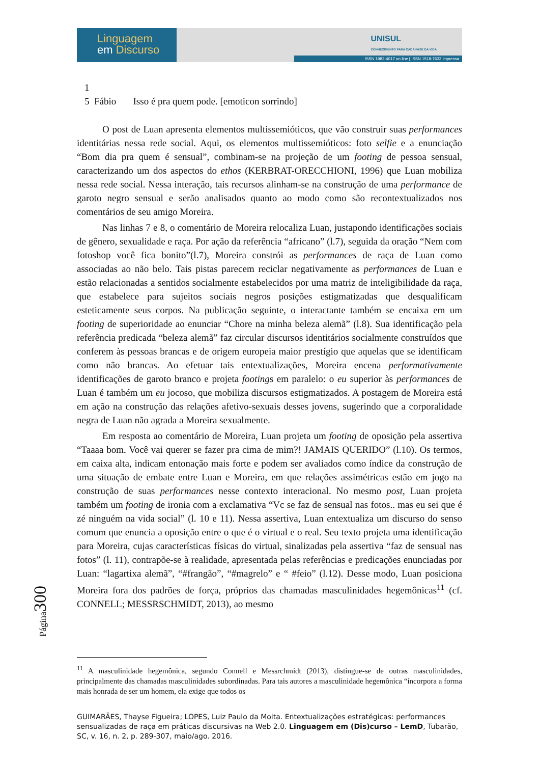Linguagem
em Discurso
UNISUL
CONHECIMENTO PARA CADA FASE DA VIDA
ISSN 1982-4017 on line | ISSN 1518-7632 impressa
1
5 Fábio Isso é pra quem pode. [emoticon sorrindo]
O post de Luan apresenta elementos multissemióticos, que vão construir suas performances identitárias nessa rede social. Aqui, os elementos multissemióticos: foto selfie e a enunciação “Bom dia pra quem é sensual”, combinam-se na projeção de um footing de pessoa sensual, caracterizando um dos aspectos do ethos (KERBRAT-ORECCHIONI, 1996) que Luan mobiliza nessa rede social. Nessa interação, tais recursos alinham-se na construção de uma performance de garoto negro sensual e serão analisados quanto ao modo como são recontextualizados nos comentários de seu amigo Moreira.
Nas linhas 7 e 8, o comentário de Moreira relocaliza Luan, justapondo identificações sociais de gênero, sexualidade e raça. Por ação da referência “africano” (l.7), seguida da oração “Nem com fotoshop você fica bonito”(l.7), Moreira constrói as performances de raça de Luan como associadas ao não belo. Tais pistas parecem reciclar negativamente as performances de Luan e estão relacionadas a sentidos socialmente estabelecidos por uma matriz de inteligibilidade da raça, que estabelece para sujeitos sociais negros posições estigmatizadas que desqualificam esteticamente seus corpos. Na publicação seguinte, o interactante também se encaixa em um footing de superioridade ao enunciar “Chore na minha beleza alemã” (l.8). Sua identificação pela referência predicada “beleza alemã” faz circular discursos identitários socialmente construídos que conferem às pessoas brancas e de origem europeia maior prestígio que aquelas que se identificam como não brancas. Ao efetuar tais entextualizações, Moreira encena performativamente identificações de garoto branco e projeta footings em paralelo: o eu superior às performances de Luan é também um eu jocoso, que mobiliza discursos estigmatizados. A postagem de Moreira está em ação na construção das relações afetivo-sexuais desses jovens, sugerindo que a corporalidade negra de Luan não agrada a Moreira sexualmente.
Em resposta ao comentário de Moreira, Luan projeta um footing de oposição pela assertiva “Taaaa bom. Você vai querer se fazer pra cima de mim?! JAMAIS QUERIDO” (l.10). Os termos, em caixa alta, indicam entonação mais forte e podem ser avaliados como índice da construção de uma situação de embate entre Luan e Moreira, em que relações assimétricas estão em jogo na construção de suas performances nesse contexto interacional. No mesmo post, Luan projeta também um footing de ironia com a exclamativa “Vc se faz de sensual nas fotos.. mas eu sei que é zé ninguém na vida social” (l. 10 e 11). Nessa assertiva, Luan entextualiza um discurso do senso comum que enuncia a oposição entre o que é o virtual e o real. Seu texto projeta uma identificação para Moreira, cujas características físicas do virtual, sinalizadas pela assertiva “faz de sensual nas fotos” (l. 11), contrapõe-se à realidade, apresentada pelas referências e predicações enunciadas por Luan: “lagartixa alemã”, “#frangão”, “#magrelo” e “ #feio” (l.12). Desse modo, Luan posiciona Moreira fora dos padrões de força, próprios das chamadas masculinidades hegemônicas<sup>11</sup> (cf. CONNELL; MESSRSCHMIDT, 2013), ao mesmo
Página300
<sup>11</sup> A masculinidade hegemônica, segundo Connell e Messrchmidt (2013), distingue-se de outras masculinidades, principalmente das chamadas masculinidades subordinadas. Para tais autores a masculinidade hegemônica “incorpora a forma mais honrada de ser um homem, ela exige que todos os
GUIMARÃES, Thayse Figueira; LOPES, Luiz Paulo da Moita. Entextualizações estratégicas: performances sensualizadas de raça em práticas discursivas na Web 2.0. Linguagem em (Dis)curso – LemD, Tubarão, SC, v. 16, n. 2, p. 289-307, maio/ago. 2016.